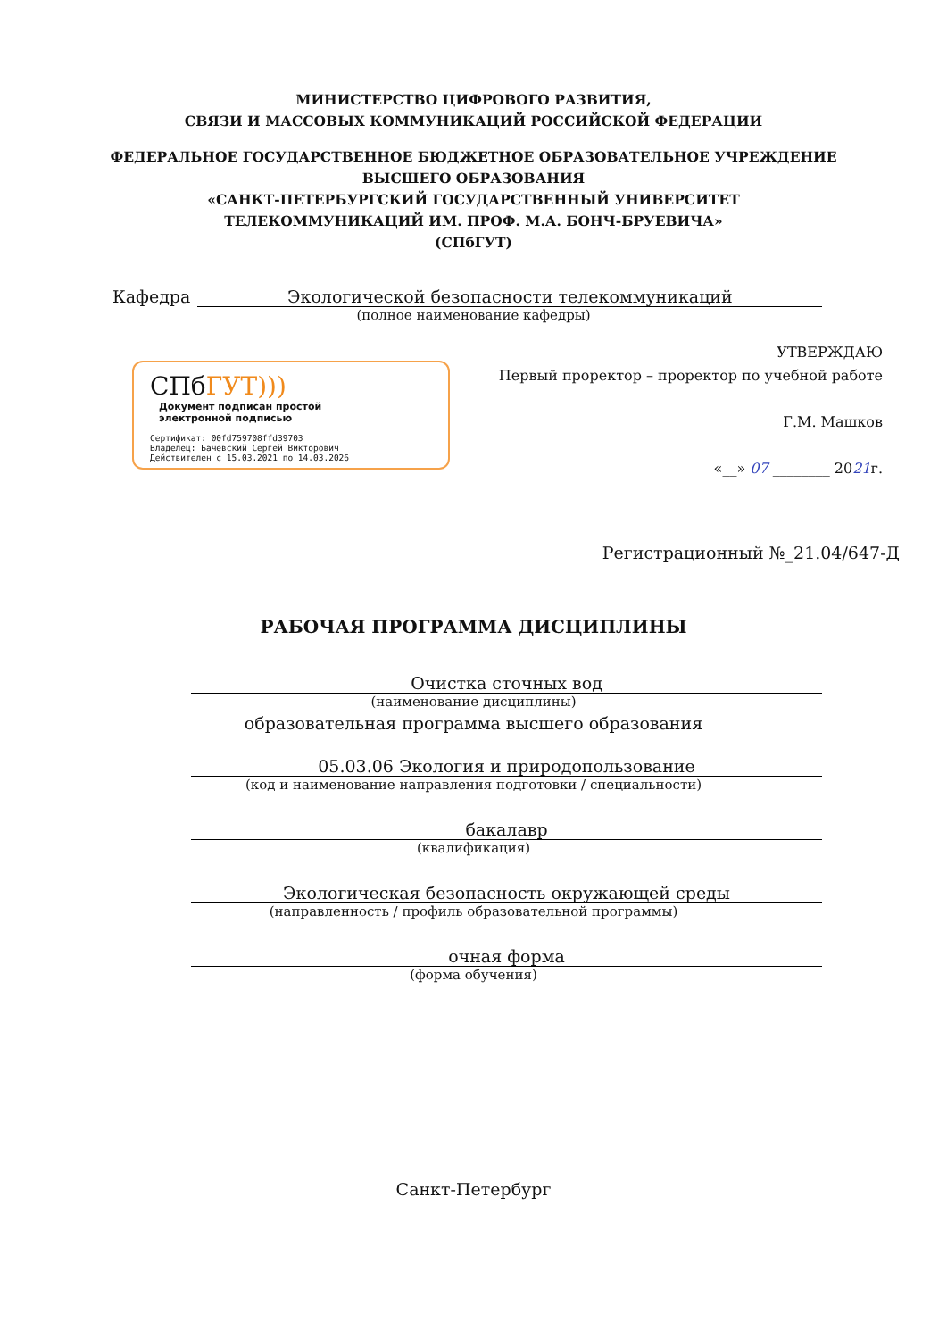МИНИСТЕРСТВО ЦИФРОВОГО РАЗВИТИЯ,
СВЯЗИ И МАССОВЫХ КОММУНИКАЦИЙ РОССИЙСКОЙ ФЕДЕРАЦИИ
ФЕДЕРАЛЬНОЕ ГОСУДАРСТВЕННОЕ БЮДЖЕТНОЕ ОБРАЗОВАТЕЛЬНОЕ УЧРЕЖДЕНИЕ
ВЫСШЕГО ОБРАЗОВАНИЯ
«САНКТ-ПЕТЕРБУРГСКИЙ ГОСУДАРСТВЕННЫЙ УНИВЕРСИТЕТ
ТЕЛЕКОММУНИКАЦИЙ ИМ. ПРОФ. М.А. БОНЧ-БРУЕВИЧА»
(СПбГУТ)
Кафедра
Экологической безопасности телекоммуникаций
(полное наименование кафедры)
СПбГУТ)))
Документ подписан простой
электронной подписью
Сертификат: 00fd759708ffd39703
Владелец: Бачевский Сергей Викторович
Действителен с 15.03.2021 по 14.03.2026
УТВЕРЖДАЮ
Первый проректор – проректор по учебной работе
Г.М. Машков
«__» 07 ________ 2021г.
Регистрационный №_21.04/647-Д
РАБОЧАЯ ПРОГРАММА ДИСЦИПЛИНЫ
Очистка сточных вод
(наименование дисциплины)
образовательная программа высшего образования
05.03.06 Экология и природопользование
(код и наименование направления подготовки / специальности)
бакалавр
(квалификация)
Экологическая безопасность окружающей среды
(направленность / профиль образовательной программы)
очная форма
(форма обучения)
Санкт-Петербург